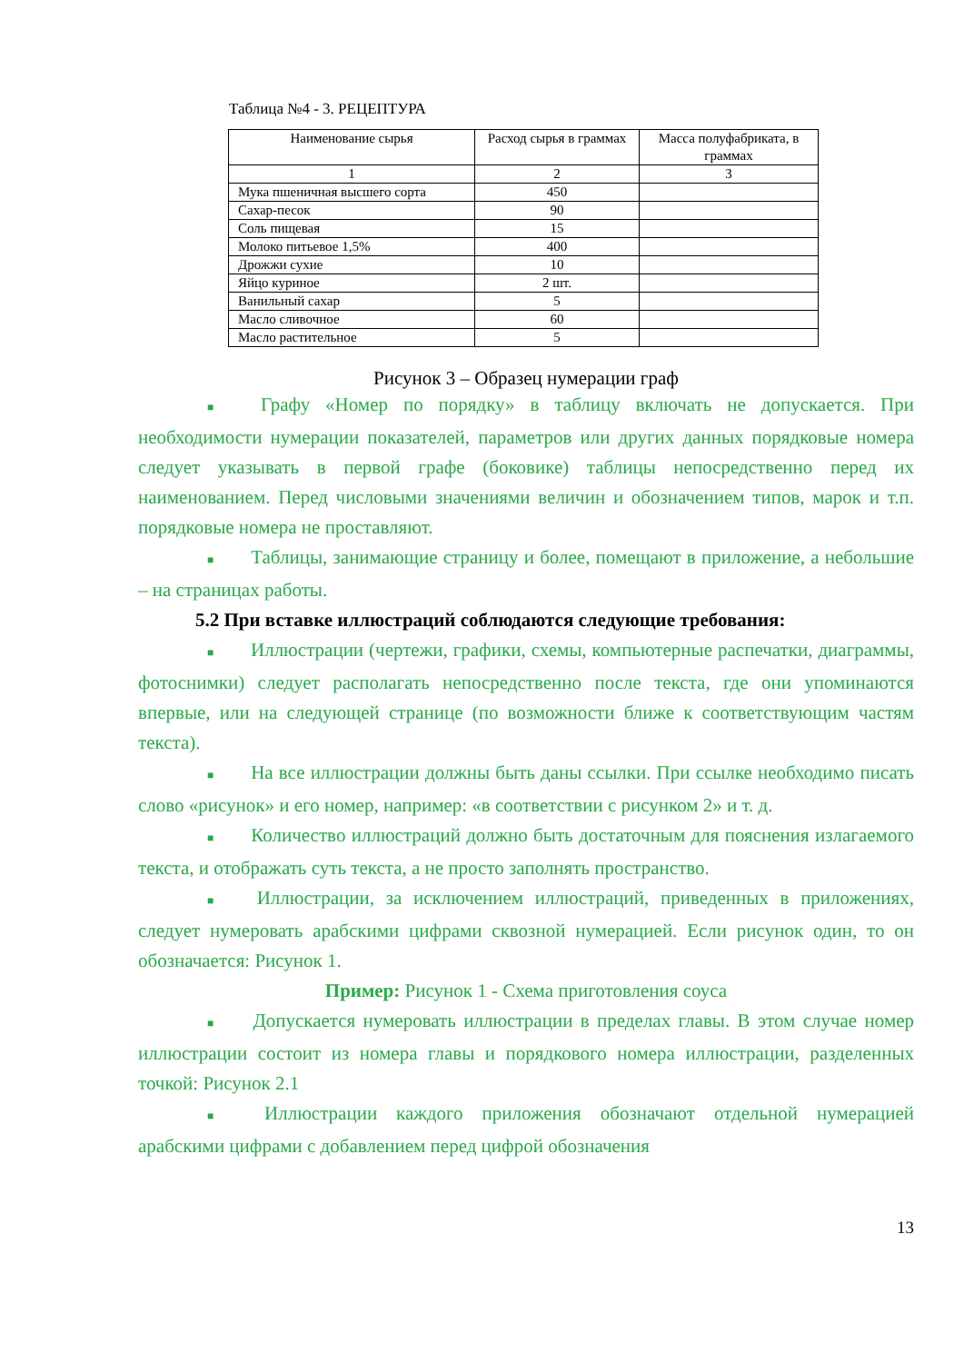Таблица №4 - 3. РЕЦЕПТУРА
| Наименование сырья | Расход сырья в граммах | Масса полуфабриката, в граммах |
| --- | --- | --- |
| 1 | 2 | 3 |
| Мука пшеничная высшего сорта | 450 | |
| Сахар-песок | 90 | |
| Соль пищевая | 15 | |
| Молоко питьевое 1,5% | 400 | |
| Дрожжи сухие | 10 | |
| Яйцо куриное | 2 шт. | |
| Ванильный сахар | 5 | |
| Масло сливочное | 60 | |
| Масло растительное | 5 | |
Рисунок 3 – Образец нумерации граф
■ Графу «Номер по порядку» в таблицу включать не допускается. При необходимости нумерации показателей, параметров или других данных порядковые номера следует указывать в первой графе (боковике) таблицы непосредственно перед их наименованием. Перед числовыми значениями величин и обозначением типов, марок и т.п. порядковые номера не проставляют.
■ Таблицы, занимающие страницу и более, помещают в приложение, а небольшие – на страницах работы.
5.2 При вставке иллюстраций соблюдаются следующие требования:
■ Иллюстрации (чертежи, графики, схемы, компьютерные распечатки, диаграммы, фотоснимки) следует располагать непосредственно после текста, где они упоминаются впервые, или на следующей странице (по возможности ближе к соответствующим частям текста).
■ На все иллюстрации должны быть даны ссылки. При ссылке необходимо писать слово «рисунок» и его номер, например: «в соответствии с рисунком 2» и т. д.
■ Количество иллюстраций должно быть достаточным для пояснения излагаемого текста, и отображать суть текста, а не просто заполнять пространство.
■ Иллюстрации, за исключением иллюстраций, приведенных в приложениях, следует нумеровать арабскими цифрами сквозной нумерацией. Если рисунок один, то он обозначается: Рисунок 1.
Пример: Рисунок 1 - Схема приготовления соуса
■ Допускается нумеровать иллюстрации в пределах главы. В этом случае номер иллюстрации состоит из номера главы и порядкового номера иллюстрации, разделенных точкой: Рисунок 2.1
■ Иллюстрации каждого приложения обозначают отдельной нумерацией арабскими цифрами с добавлением перед цифрой обозначения
13